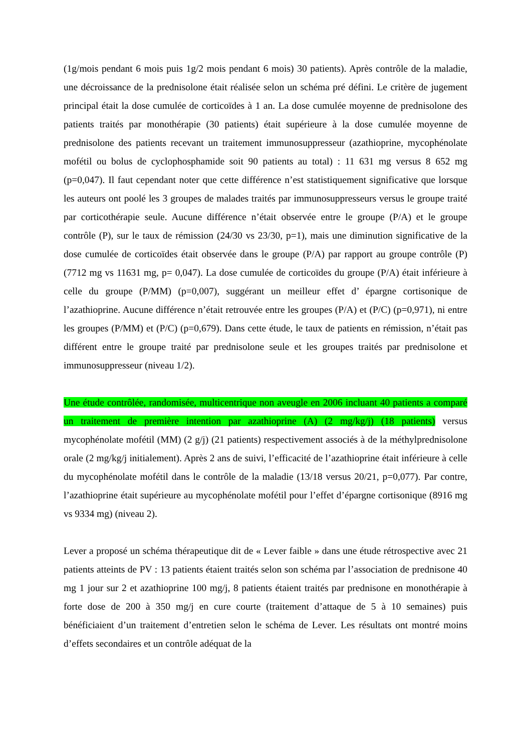(1g/mois pendant 6 mois puis 1g/2 mois pendant 6 mois) 30 patients). Après contrôle de la maladie, une décroissance de la prednisolone était réalisée selon un schéma pré défini. Le critère de jugement principal était la dose cumulée de corticoïdes à 1 an. La dose cumulée moyenne de prednisolone des patients traités par monothérapie (30 patients) était supérieure à la dose cumulée moyenne de prednisolone des patients recevant un traitement immunosuppresseur (azathioprine, mycophénolate mofétil ou bolus de cyclophosphamide soit 90 patients au total) : 11 631 mg versus 8 652 mg (p=0,047). Il faut cependant noter que cette différence n’est statistiquement significative que lorsque les auteurs ont poolé les 3 groupes de malades traités par immunosuppresseurs versus le groupe traité par corticothérapie seule. Aucune différence n’était observée entre le groupe (P/A) et le groupe contrôle (P), sur le taux de rémission (24/30 vs 23/30, p=1), mais une diminution significative de la dose cumulée de corticoïdes était observée dans le groupe (P/A) par rapport au groupe contrôle (P) (7712 mg vs 11631 mg, p= 0,047). La dose cumulée de corticoïdes du groupe (P/A) était inférieure à celle du groupe (P/MM) (p=0,007), suggérant un meilleur effet d’ épargne cortisonique de l’azathioprine. Aucune différence n’était retrouvée entre les groupes (P/A) et (P/C) (p=0,971), ni entre les groupes (P/MM) et (P/C) (p=0,679). Dans cette étude, le taux de patients en rémission, n’était pas différent entre le groupe traité par prednisolone seule et les groupes traités par prednisolone et immunosuppresseur (niveau 1/2).
Une étude contrôlée, randomisée, multicentrique non aveugle en 2006 incluant 40 patients a comparé un traitement de première intention par azathioprine (A) (2 mg/kg/j) (18 patients) versus mycophénolate mofétil (MM) (2 g/j) (21 patients) respectivement associés à de la méthylprednisolone orale (2 mg/kg/j initialement). Après 2 ans de suivi, l’efficacité de l’azathioprine était inférieure à celle du mycophénolate mofétil dans le contrôle de la maladie (13/18 versus 20/21, p=0,077). Par contre, l’azathioprine était supérieure au mycophénolate mofétil pour l’effet d’épargne cortisonique (8916 mg vs 9334 mg) (niveau 2).
Lever a proposé un schéma thérapeutique dit de « Lever faible » dans une étude rétrospective avec 21 patients atteints de PV : 13 patients étaient traités selon son schéma par l’association de prednisone 40 mg 1 jour sur 2 et azathioprine 100 mg/j, 8 patients étaient traités par prednisone en monothérapie à forte dose de 200 à 350 mg/j en cure courte (traitement d’attaque de 5 à 10 semaines) puis bénéficiaient d’un traitement d’entretien selon le schéma de Lever. Les résultats ont montré moins d’effets secondaires et un contrôle adéquat de la